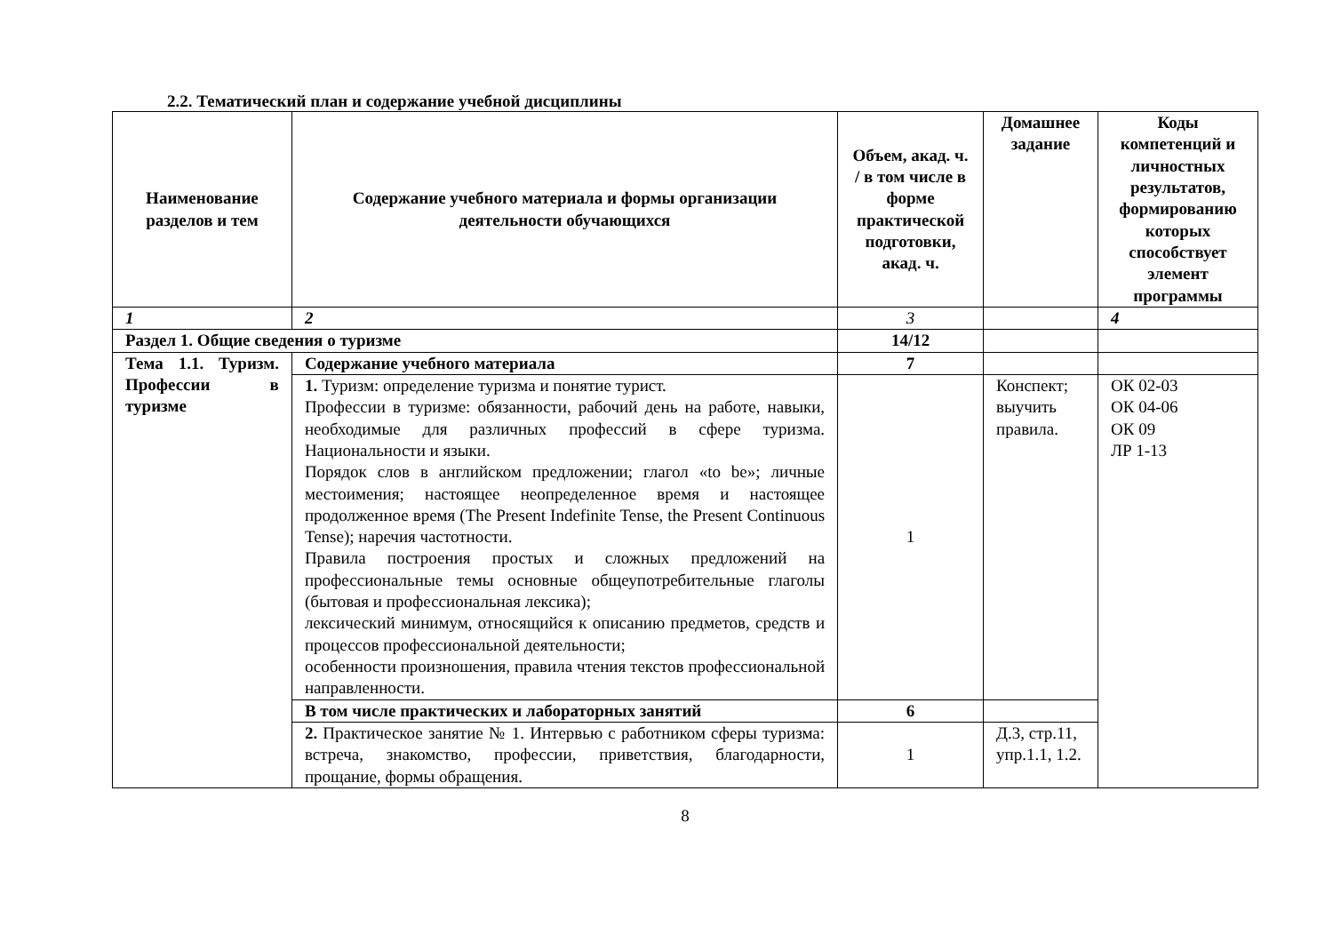2.2. Тематический план и содержание учебной дисциплины
| Наименование разделов и тем | Содержание учебного материала и формы организации деятельности обучающихся | Объем, акад. ч. / в том числе в форме практической подготовки, акад. ч. | Домашнее задание | Коды компетенций и личностных результатов, формированию которых способствует элемент программы |
| --- | --- | --- | --- | --- |
| 1 | 2 | 3 | | 4 |
| Раздел 1. Общие сведения о туризме | | 14/12 | | |
| Тема 1.1. Туризм. Профессии в туризме | Содержание учебного материала | 7 | | |
| | 1. Туризм: определение туризма и понятие турист. Профессии в туризме: обязанности, рабочий день на работе, навыки, необходимые для различных профессий в сфере туризма. Национальности и языки. Порядок слов в английском предложении; глагол «to be»; личные местоимения; настоящее неопределенное время и настоящее продолженное время (The Present Indefinite Tense, the Present Continuous Tense); наречия частотности. Правила построения простых и сложных предложений на профессиональные темы основные общеупотребительные глаголы (бытовая и профессиональная лексика); лексический минимум, относящийся к описанию предметов, средств и процессов профессиональной деятельности; особенности произношения, правила чтения текстов профессиональной направленности. | 1 | Конспект; выучить правила. | ОК 02-03 ОК 04-06 ОК 09 ЛР 1-13 |
| | В том числе практических и лабораторных занятий | 6 | | |
| | 2. Практическое занятие № 1. Интервью с работником сферы туризма: встреча, знакомство, профессии, приветствия, благодарности, прощание, формы обращения. | 1 | Д.3, стр.11, упр.1.1, 1.2. | |
8